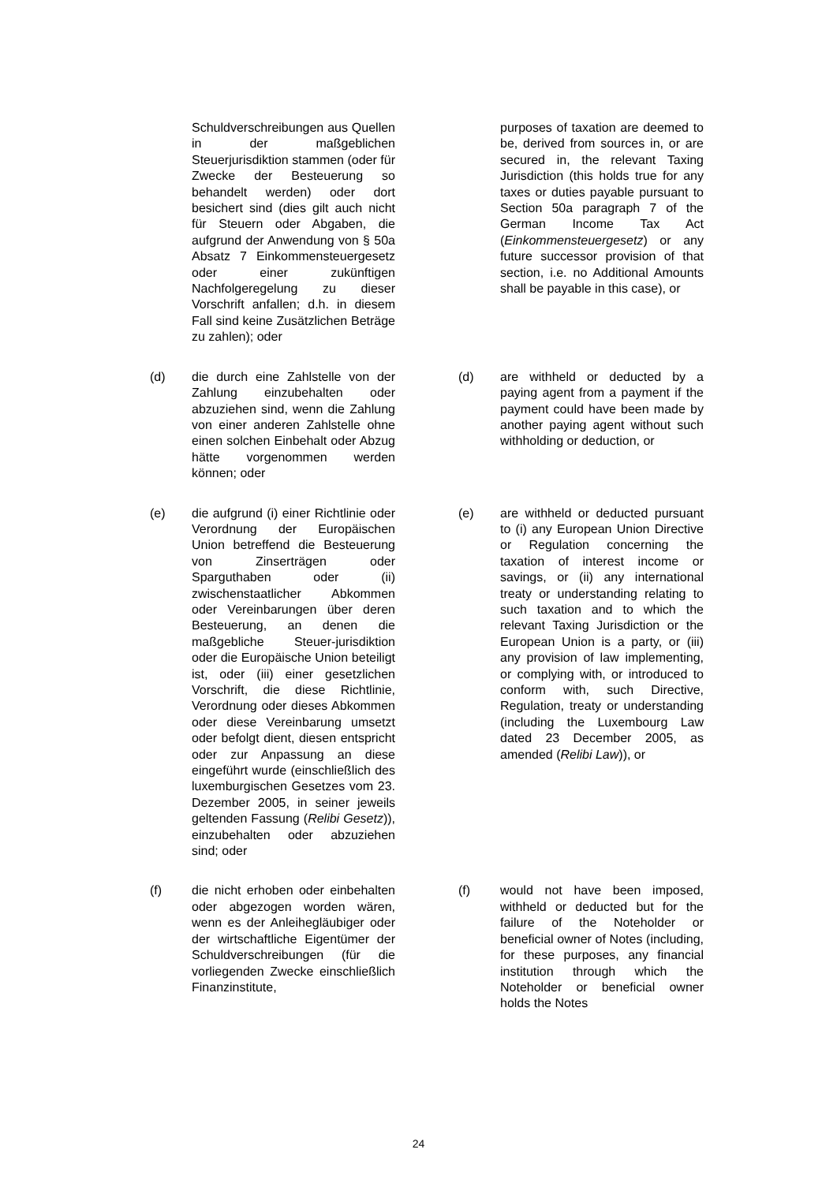Schuldverschreibungen aus Quellen in der maßgeblichen Steuerjurisdiktion stammen (oder für Zwecke der Besteuerung so behandelt werden) oder dort besichert sind (dies gilt auch nicht für Steuern oder Abgaben, die aufgrund der Anwendung von § 50a Absatz 7 Einkommensteuergesetz oder einer zukünftigen Nachfolgeregelung zu dieser Vorschrift anfallen; d.h. in diesem Fall sind keine Zusätzlichen Beträge zu zahlen); oder
purposes of taxation are deemed to be, derived from sources in, or are secured in, the relevant Taxing Jurisdiction (this holds true for any taxes or duties payable pursuant to Section 50a paragraph 7 of the German Income Tax Act (Einkommensteuergesetz) or any future successor provision of that section, i.e. no Additional Amounts shall be payable in this case), or
(d) die durch eine Zahlstelle von der Zahlung einzubehalten oder abzuziehen sind, wenn die Zahlung von einer anderen Zahlstelle ohne einen solchen Einbehalt oder Abzug hätte vorgenommen werden können; oder
(d) are withheld or deducted by a paying agent from a payment if the payment could have been made by another paying agent without such withholding or deduction, or
(e) die aufgrund (i) einer Richtlinie oder Verordnung der Europäischen Union betreffend die Besteuerung von Zinserträgen oder Sparguthaben oder (ii) zwischenstaatlicher Abkommen oder Vereinbarungen über deren Besteuerung, an denen die maßgebliche Steuer-jurisdiktion oder die Europäische Union beteiligt ist, oder (iii) einer gesetzlichen Vorschrift, die diese Richtlinie, Verordnung oder dieses Abkommen oder diese Vereinbarung umsetzt oder befolgt dient, diesen entspricht oder zur Anpassung an diese eingeführt wurde (einschließlich des luxemburgischen Gesetzes vom 23. Dezember 2005, in seiner jeweils geltenden Fassung (Relibi Gesetz)), einzubehalten oder abzuziehen sind; oder
(e) are withheld or deducted pursuant to (i) any European Union Directive or Regulation concerning the taxation of interest income or savings, or (ii) any international treaty or understanding relating to such taxation and to which the relevant Taxing Jurisdiction or the European Union is a party, or (iii) any provision of law implementing, or complying with, or introduced to conform with, such Directive, Regulation, treaty or understanding (including the Luxembourg Law dated 23 December 2005, as amended (Relibi Law)), or
(f) die nicht erhoben oder einbehalten oder abgezogen worden wären, wenn es der Anleihegläubiger oder der wirtschaftliche Eigentümer der Schuldverschreibungen (für die vorliegenden Zwecke einschließlich Finanzinstitute,
(f) would not have been imposed, withheld or deducted but for the failure of the Noteholder or beneficial owner of Notes (including, for these purposes, any financial institution through which the Noteholder or beneficial owner holds the Notes
24